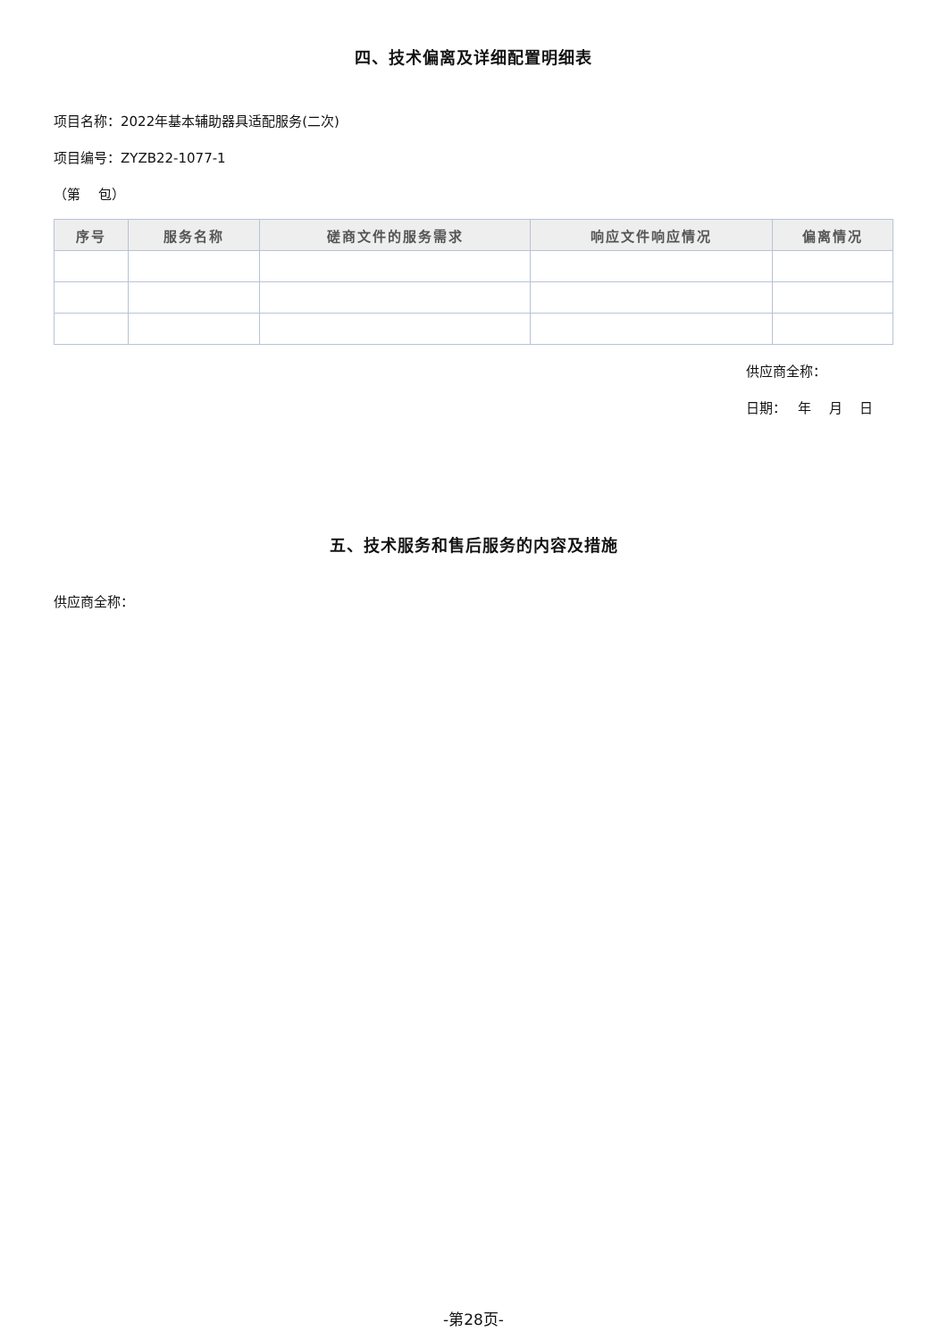四、技术偏离及详细配置明细表
项目名称：2022年基本辅助器具适配服务(二次)
项目编号：ZYZB22-1077-1
（第　 包）
| 序号 | 服务名称 | 磋商文件的服务需求 | 响应文件响应情况 | 偏离情况 |
| --- | --- | --- | --- | --- |
供应商全称：
日期：　 年　 月　 日
五、技术服务和售后服务的内容及措施
供应商全称：
-第28页-